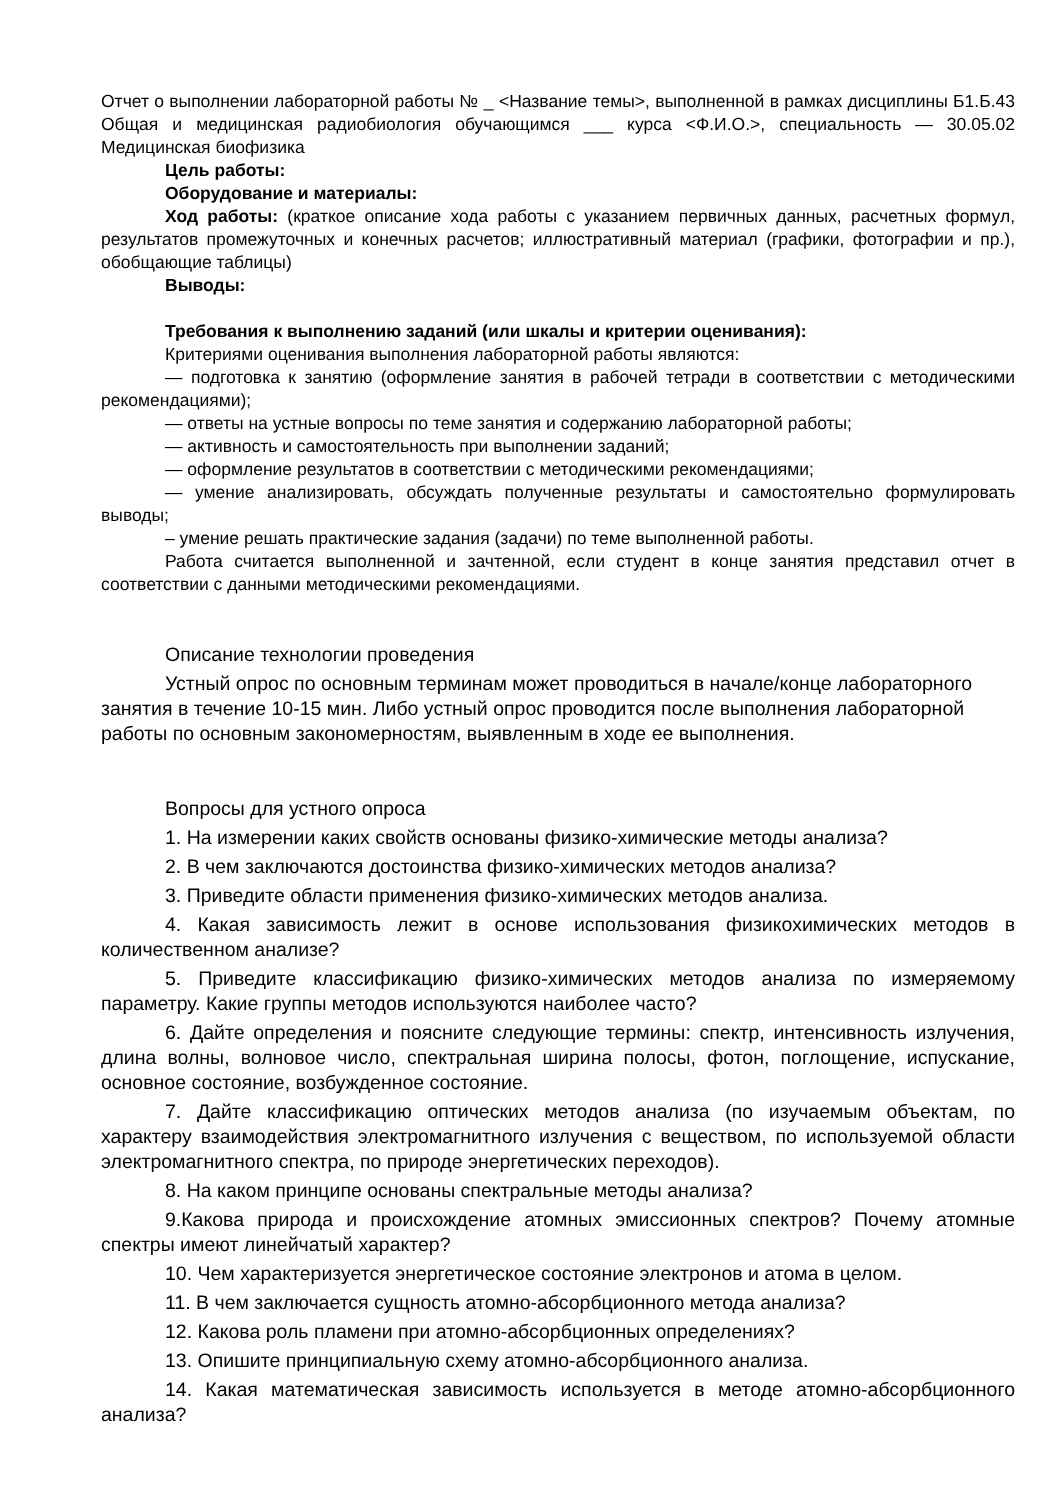Отчет о выполнении лабораторной работы № _ <Название темы>, выполненной в рамках дисциплины Б1.Б.43 Общая и медицинская радиобиология обучающимся ___ курса <Ф.И.О.>, специальность — 30.05.02 Медицинская биофизика
Цель работы:
Оборудование и материалы:
Ход работы: (краткое описание хода работы с указанием первичных данных, расчетных формул, результатов промежуточных и конечных расчетов; иллюстративный материал (графики, фотографии и пр.), обобщающие таблицы)
Выводы:
Требования к выполнению заданий (или шкалы и критерии оценивания):
Критериями оценивания выполнения лабораторной работы являются:
— подготовка к занятию (оформление занятия в рабочей тетради в соответствии с методическими рекомендациями);
— ответы на устные вопросы по теме занятия и содержанию лабораторной работы;
— активность и самостоятельность при выполнении заданий;
— оформление результатов в соответствии с методическими рекомендациями;
— умение анализировать, обсуждать полученные результаты и самостоятельно формулировать выводы;
– умение решать практические задания (задачи) по теме выполненной работы.
Работа считается выполненной и зачтенной, если студент в конце занятия представил отчет в соответствии с данными методическими рекомендациями.
Описание технологии проведения
Устный опрос по основным терминам может проводиться в начале/конце лабораторного занятия в течение 10-15 мин. Либо устный опрос проводится после выполнения лабораторной работы по основным закономерностям, выявленным в ходе ее выполнения.
Вопросы для устного опроса
1. На измерении каких свойств основаны физико-химические методы анализа?
2. В чем заключаются достоинства физико-химических методов анализа?
3. Приведите области применения физико-химических методов анализа.
4. Какая зависимость лежит в основе использования физикохимических методов в количественном анализе?
5. Приведите классификацию физико-химических методов анализа по измеряемому параметру. Какие группы методов используются наиболее часто?
6. Дайте определения и поясните следующие термины: спектр, интенсивность излучения, длина волны, волновое число, спектральная ширина полосы, фотон, поглощение, испускание, основное состояние, возбужденное состояние.
7. Дайте классификацию оптических методов анализа (по изучаемым объектам, по характеру взаимодействия электромагнитного излучения с веществом, по используемой области электромагнитного спектра, по природе энергетических переходов).
8. На каком принципе основаны спектральные методы анализа?
9.Какова природа и происхождение атомных эмиссионных спектров? Почему атомные спектры имеют линейчатый характер?
10. Чем характеризуется энергетическое состояние электронов и атома в целом.
11. В чем заключается сущность атомно-абсорбционного метода анализа?
12. Какова роль пламени при атомно-абсорбционных определениях?
13. Опишите принципиальную схему атомно-абсорбционного анализа.
14. Какая математическая зависимость используется в методе атомно-абсорбционного анализа?